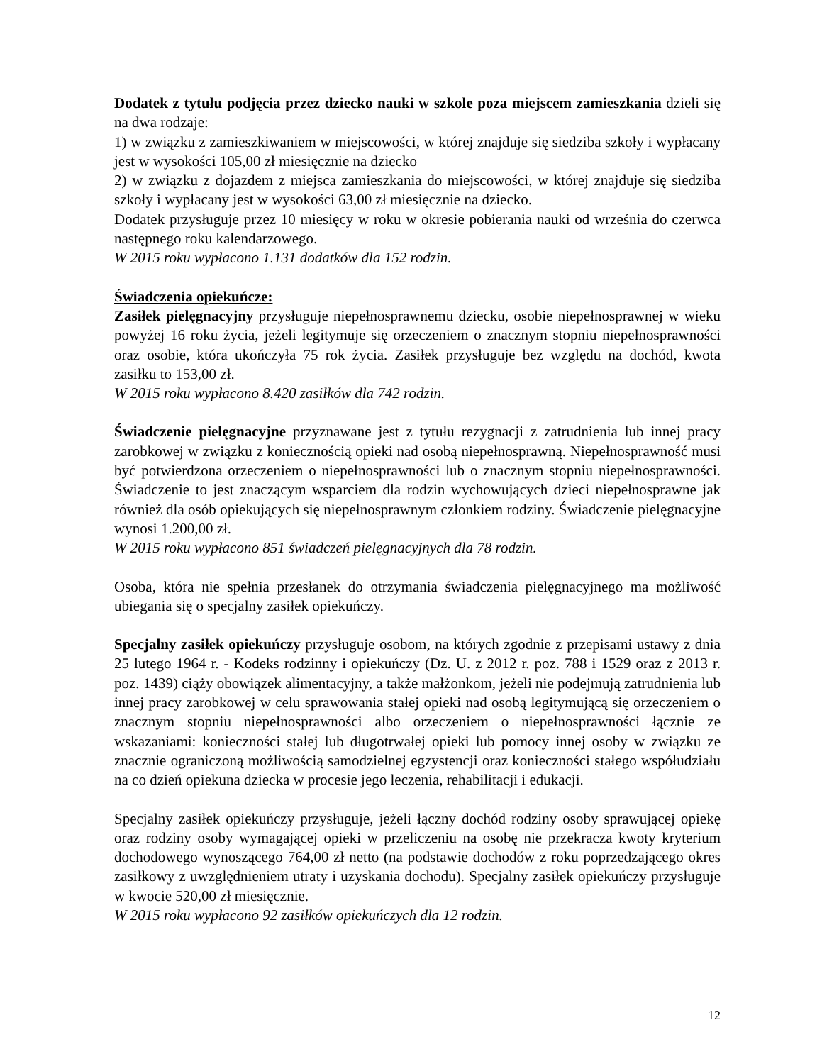Dodatek z tytułu podjęcia przez dziecko nauki w szkole poza miejscem zamieszkania dzieli się na dwa rodzaje:
1) w związku z zamieszkiwaniem w miejscowości, w której znajduje się siedziba szkoły i wypłacany jest w wysokości 105,00 zł miesięcznie na dziecko
2) w związku z dojazdem z miejsca zamieszkania do miejscowości, w której znajduje się siedziba szkoły i wypłacany jest w wysokości 63,00 zł miesięcznie na dziecko.
Dodatek przysługuje przez 10 miesięcy w roku w okresie pobierania nauki od września do czerwca następnego roku kalendarzowego.
W 2015 roku wypłacono 1.131 dodatków dla 152 rodzin.
Świadczenia opiekuńcze:
Zasiłek pielęgnacyjny przysługuje niepełnosprawnemu dziecku, osobie niepełnosprawnej w wieku powyżej 16 roku życia, jeżeli legitymuje się orzeczeniem o znacznym stopniu niepełnosprawności oraz osobie, która ukończyła 75 rok życia. Zasiłek przysługuje bez względu na dochód, kwota zasiłku to 153,00 zł.
W 2015 roku wypłacono 8.420 zasiłków dla 742 rodzin.
Świadczenie pielęgnacyjne przyznawane jest z tytułu rezygnacji z zatrudnienia lub innej pracy zarobkowej w związku z koniecznością opieki nad osobą niepełnosprawną. Niepełnosprawność musi być potwierdzona orzeczeniem o niepełnosprawności lub o znacznym stopniu niepełnosprawności. Świadczenie to jest znaczącym wsparciem dla rodzin wychowujących dzieci niepełnosprawne jak również dla osób opiekujących się niepełnosprawnym członkiem rodziny. Świadczenie pielęgnacyjne wynosi 1.200,00 zł.
W 2015 roku wypłacono 851 świadczeń pielęgnacyjnych dla 78 rodzin.
Osoba, która nie spełnia przesłanek do otrzymania świadczenia pielęgnacyjnego ma możliwość ubiegania się o specjalny zasiłek opiekuńczy.
Specjalny zasiłek opiekuńczy przysługuje osobom, na których zgodnie z przepisami ustawy z dnia 25 lutego 1964 r. - Kodeks rodzinny i opiekuńczy (Dz. U. z 2012 r. poz. 788 i 1529 oraz z 2013 r. poz. 1439) ciąży obowiązek alimentacyjny, a także małżonkom, jeżeli nie podejmują zatrudnienia lub innej pracy zarobkowej w celu sprawowania stałej opieki nad osobą legitymującą się orzeczeniem o znacznym stopniu niepełnosprawności albo orzeczeniem o niepełnosprawności łącznie ze wskazaniami: konieczności stałej lub długotrwałej opieki lub pomocy innej osoby w związku ze znacznie ograniczoną możliwością samodzielnej egzystencji oraz konieczności stałego współudziału na co dzień opiekuna dziecka w procesie jego leczenia, rehabilitacji i edukacji.
Specjalny zasiłek opiekuńczy przysługuje, jeżeli łączny dochód rodziny osoby sprawującej opiekę oraz rodziny osoby wymagającej opieki w przeliczeniu na osobę nie przekracza kwoty kryterium dochodowego wynoszącego 764,00 zł netto (na podstawie dochodów z roku poprzedzającego okres zasiłkowy z uwzględnieniem utraty i uzyskania dochodu). Specjalny zasiłek opiekuńczy przysługuje w kwocie 520,00 zł miesięcznie.
W 2015 roku wypłacono 92 zasiłków opiekuńczych dla 12 rodzin.
12